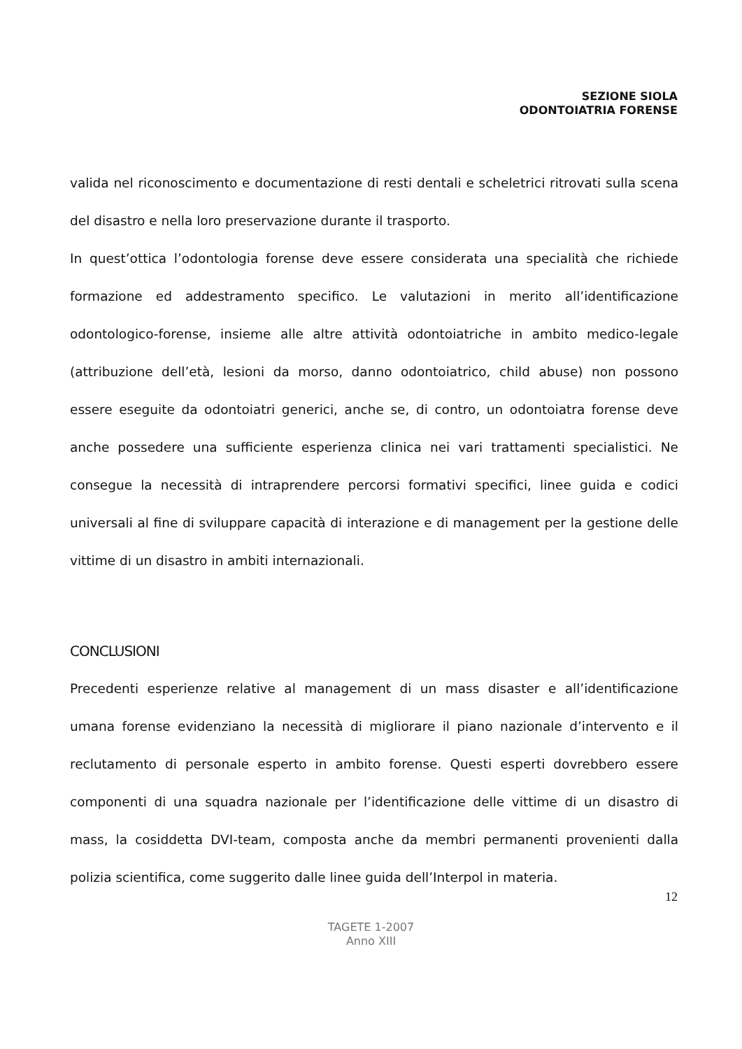SEZIONE SIOLA
ODONTOIATRIA FORENSE
valida nel riconoscimento e documentazione di resti dentali e scheletrici ritrovati sulla scena del disastro e nella loro preservazione durante il trasporto.
In quest’ottica l’odontologia forense deve essere considerata una specialità che richiede formazione ed addestramento specifico. Le valutazioni in merito all’identificazione odontologico-forense, insieme alle altre attività odontoiatriche in ambito medico-legale (attribuzione dell’età, lesioni da morso, danno odontoiatrico, child abuse) non possono essere eseguite da odontoiatri generici, anche se, di contro, un odontoiatra forense deve anche possedere una sufficiente esperienza clinica nei vari trattamenti specialistici. Ne consegue la necessità di intraprendere percorsi formativi specifici, linee guida e codici universali al fine di sviluppare capacità di interazione e di management per la gestione delle vittime di un disastro in ambiti internazionali.
CONCLUSIONI
Precedenti esperienze relative al management di un mass disaster e all’identificazione umana forense evidenziano la necessità di migliorare il piano nazionale d’intervento e il reclutamento di personale esperto in ambito forense. Questi esperti dovrebbero essere componenti di una squadra nazionale per l’identificazione delle vittime di un disastro di mass, la cosiddetta DVI-team, composta anche da membri permanenti provenienti dalla polizia scientifica, come suggerito dalle linee guida dell’Interpol in materia.
12
TAGETE 1-2007
Anno XIII